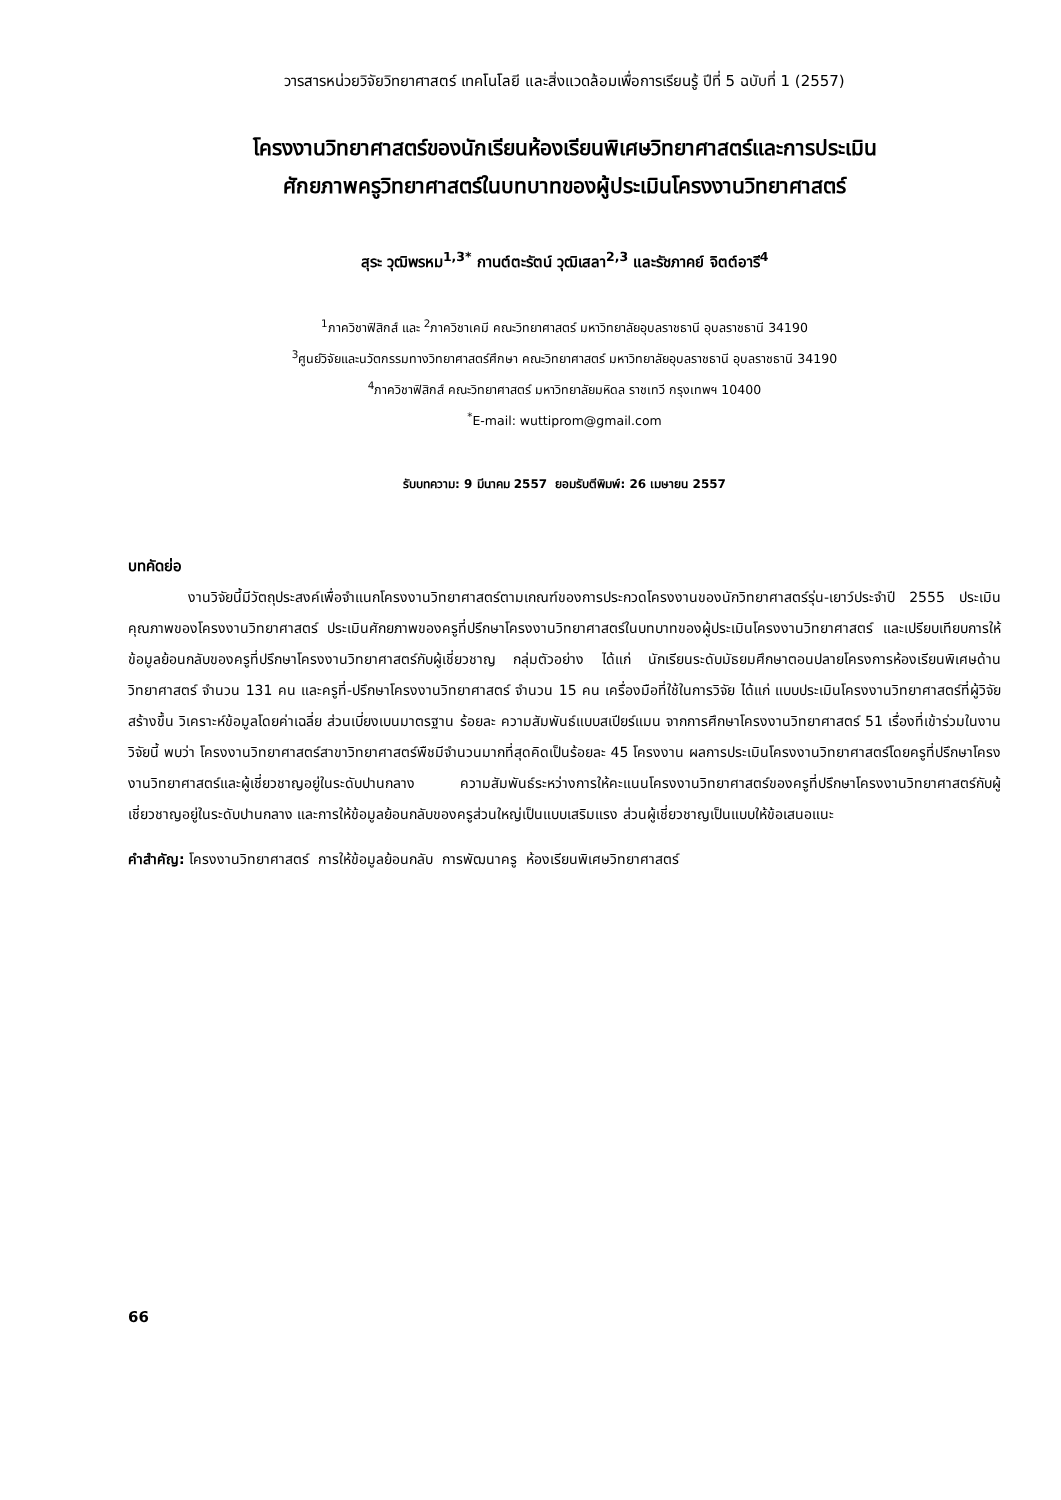วารสารหน่วยวิจัยวิทยาศาสตร์ เทคโนโลยี และสิ่งแวดล้อมเพื่อการเรียนรู้ ปีที่ 5 ฉบับที่ 1 (2557)
โครงงานวิทยาศาสตร์ของนักเรียนห้องเรียนพิเศษวิทยาศาสตร์และการประเมิน
ศักยภาพครูวิทยาศาสตร์ในบทบาทของผู้ประเมินโครงงานวิทยาศาสตร์
สุระ วุฒิพรหม<sup>1,3*</sup> กานต์ตะรัตน์ วุฒิเสลา<sup>2,3</sup> และรัชภาคย์ จิตต์อารี<sup>4</sup>
<sup>1</sup> ภาควิชาฟิสิกส์ และ <sup>2</sup>ภาควิชาเคมี คณะวิทยาศาสตร์ มหาวิทยาลัยอุบลราชธานี อุบลราชธานี 34190
<sup>3</sup> ศูนย์วิจัยและนวัตกรรมทางวิทยาศาสตร์ศึกษา คณะวิทยาศาสตร์ มหาวิทยาลัยอุบลราชธานี อุบลราชธานี 34190
<sup>4</sup> ภาควิชาฟิสิกส์ คณะวิทยาศาสตร์ มหาวิทยาลัยมหิดล ราชเทวี กรุงเทพฯ 10400
<sup>*</sup> E-mail: wuttiprom@gmail.com
รับบทความ: 9 มีนาคม 2557 ยอมรับตีพิมพ์: 26 เมษายน 2557
บทคัดย่อ
งานวิจัยนี้มีวัตถุประสงค์เพื่อจำแนกโครงงานวิทยาศาสตร์ตามเกณฑ์ของการประกวดโครงงานของนักวิทยาศาสตร์รุ่น-เยาว์ประจำปี 2555 ประเมินคุณภาพของโครงงานวิทยาศาสตร์ ประเมินศักยภาพของครูที่ปรึกษาโครงงานวิทยาศาสตร์ในบทบาทของผู้ประเมินโครงงานวิทยาศาสตร์ และเปรียบเทียบการให้ข้อมูลย้อนกลับของครูที่ปรึกษาโครงงานวิทยาศาสตร์กับผู้เชี่ยวชาญ กลุ่มตัวอย่าง ได้แก่ นักเรียนระดับมัธยมศึกษาตอนปลายโครงการห้องเรียนพิเศษด้านวิทยาศาสตร์ จำนวน 131 คน และครูที่-ปรึกษาโครงงานวิทยาศาสตร์ จำนวน 15 คน เครื่องมือที่ใช้ในการวิจัย ได้แก่ แบบประเมินโครงงานวิทยาศาสตร์ที่ผู้วิจัยสร้างขึ้น วิเคราะห์ข้อมูลโดยค่าเฉลี่ย ส่วนเบี่ยงเบนมาตรฐาน ร้อยละ ความสัมพันธ์แบบสเปียร์แมน จากการศึกษาโครงงานวิทยาศาสตร์ 51 เรื่องที่เข้าร่วมในงานวิจัยนี้ พบว่า โครงงานวิทยาศาสตร์สาขาวิทยาศาสตร์พืชมีจำนวนมากที่สุดคิดเป็นร้อยละ 45 โครงงาน ผลการประเมินโครงงานวิทยาศาสตร์โดยครูที่ปรึกษาโครงงานวิทยาศาสตร์และผู้เชี่ยวชาญอยู่ในระดับปานกลาง ความสัมพันธ์ระหว่างการให้คะแนนโครงงานวิทยาศาสตร์ของครูที่ปรึกษาโครงงานวิทยาศาสตร์กับผู้เชี่ยวชาญอยู่ในระดับปานกลาง และการให้ข้อมูลย้อนกลับของครูส่วนใหญ่เป็นแบบเสริมแรง ส่วนผู้เชี่ยวชาญเป็นแบบให้ข้อเสนอแนะ
คำสำคัญ: โครงงานวิทยาศาสตร์ การให้ข้อมูลย้อนกลับ การพัฒนาครู ห้องเรียนพิเศษวิทยาศาสตร์
66